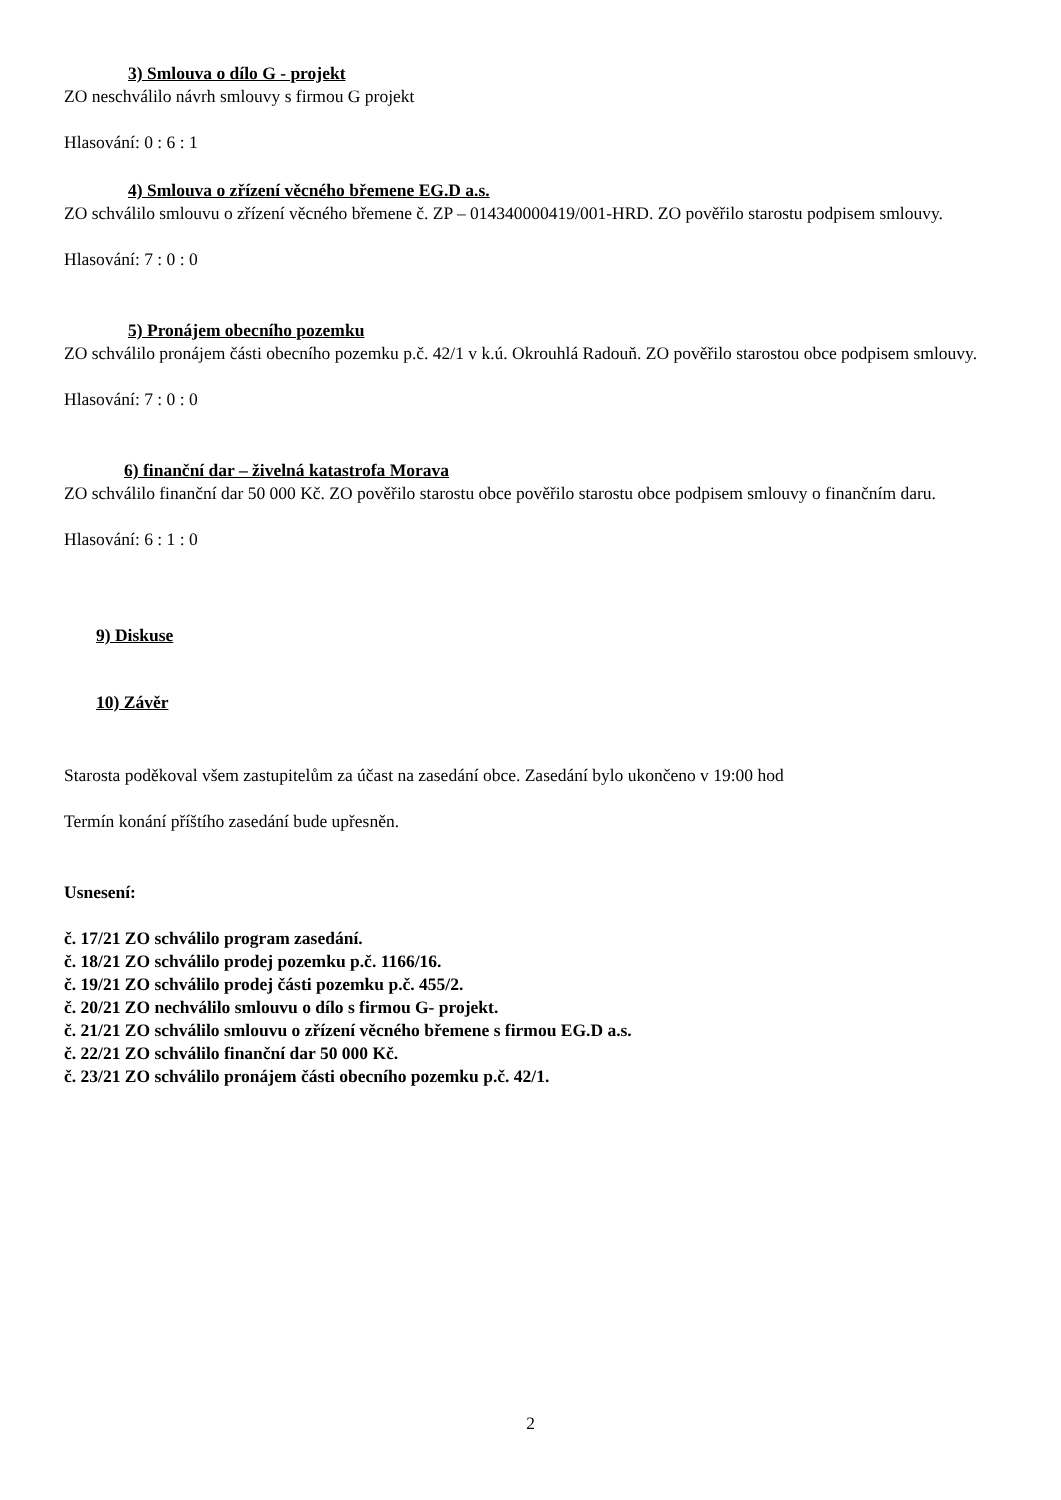3) Smlouva o dílo G - projekt
ZO neschválilo návrh smlouvy s firmou G projekt
Hlasování: 0 : 6 : 1
4) Smlouva o zřízení věcného břemene EG.D a.s.
ZO schválilo smlouvu o zřízení věcného břemene č. ZP – 014340000419/001-HRD. ZO pověřilo starostu podpisem smlouvy.
Hlasování: 7 : 0 : 0
5) Pronájem obecního pozemku
ZO schválilo pronájem části obecního pozemku p.č. 42/1 v k.ú. Okrouhlá Radouň. ZO pověřilo starostou obce podpisem smlouvy.
Hlasování: 7 : 0 : 0
6) finanční dar – živelná katastrofa Morava
ZO schválilo finanční dar 50 000 Kč. ZO pověřilo starostu obce pověřilo starostu obce podpisem smlouvy o finančním daru.
Hlasování: 6 : 1 : 0
9) Diskuse
10) Závěr
Starosta poděkoval všem zastupitelům za účast na zasedání obce. Zasedání bylo ukončeno v 19:00 hod
Termín konání příštího zasedání bude upřesněn.
Usnesení:
č. 17/21 ZO schválilo program zasedání.
č. 18/21 ZO schválilo prodej pozemku p.č. 1166/16.
č. 19/21 ZO schválilo prodej části pozemku p.č. 455/2.
č. 20/21 ZO nechválilo smlouvu o dílo s firmou G- projekt.
č. 21/21 ZO schválilo smlouvu o zřízení věcného břemene s firmou EG.D a.s.
č. 22/21 ZO schválilo finanční dar 50 000 Kč.
č. 23/21 ZO schválilo pronájem části obecního pozemku p.č. 42/1.
2